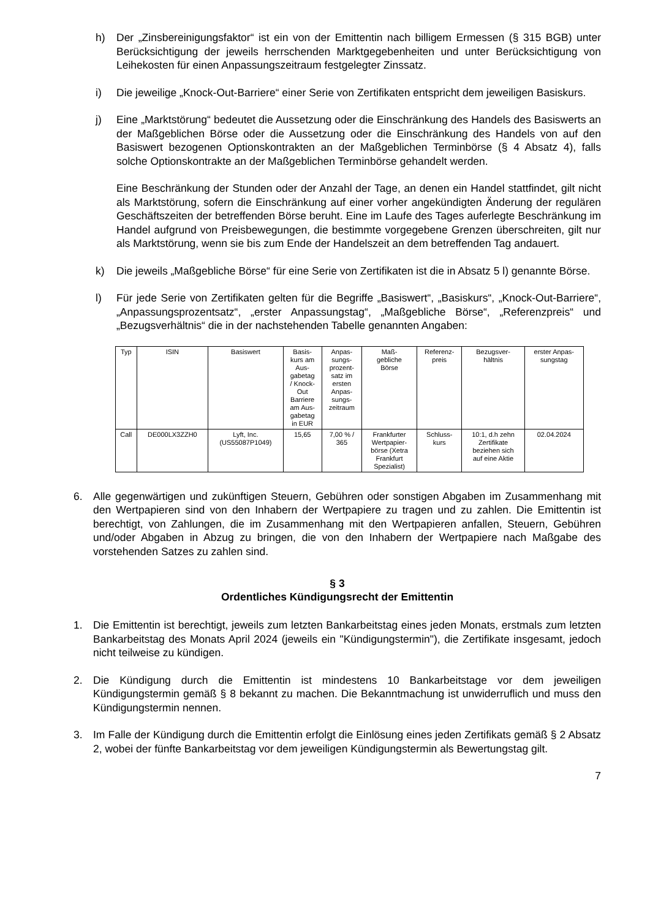h) Der „Zinsbereinigungsfaktor“ ist ein von der Emittentin nach billigem Ermessen (§ 315 BGB) unter Berücksichtigung der jeweils herrschenden Marktgegebenheiten und unter Berücksichtigung von Leihekosten für einen Anpassungszeitraum festgelegter Zinssatz.
i) Die jeweilige „Knock-Out-Barriere“ einer Serie von Zertifikaten entspricht dem jeweiligen Basiskurs.
j) Eine „Marktstörung“ bedeutet die Aussetzung oder die Einschränkung des Handels des Basiswerts an der Maßgeblichen Börse oder die Aussetzung oder die Einschränkung des Handels von auf den Basiswert bezogenen Optionskontrakten an der Maßgeblichen Terminbörse (§ 4 Absatz 4), falls solche Optionskontrakte an der Maßgeblichen Terminbörse gehandelt werden.
Eine Beschränkung der Stunden oder der Anzahl der Tage, an denen ein Handel stattfindet, gilt nicht als Marktstörung, sofern die Einschränkung auf einer vorher angekündigten Änderung der regulären Geschäftszeiten der betreffenden Börse beruht. Eine im Laufe des Tages auferlegte Beschränkung im Handel aufgrund von Preisbewegungen, die bestimmte vorgegebene Grenzen überschreiten, gilt nur als Marktstörung, wenn sie bis zum Ende der Handelszeit an dem betreffenden Tag andauert.
k) Die jeweils „Maßgebliche Börse“ für eine Serie von Zertifikaten ist die in Absatz 5 l) genannte Börse.
l) Für jede Serie von Zertifikaten gelten für die Begriffe „Basiswert“, „Basiskurs“, „Knock-Out-Barriere“, „Anpassungsprozentsatz“, „erster Anpassungstag“, „Maßgebliche Börse“, „Referenzpreis“ und „Bezugsverhältnis“ die in der nachstehenden Tabelle genannten Angaben:
| Typ | ISIN | Basiswert | Basis- kurs am Aus- gabetag / Knock- Out Barriere am Aus- gabetag in EUR | Anpas- sungs- prozent- satz im ersten Anpas- sungs- zeitraum | Maß- gebliche Börse | Referenz- preis | Bezugsver- hältnis | erster Anpas- sungstag |
| --- | --- | --- | --- | --- | --- | --- | --- | --- |
| Call | DE000LX3ZZH0 | Lyft, Inc. (US55087P1049) | 15,65 | 7,00 % / 365 | Frankfurter Wertpapier- börse (Xetra Frankfurt Spezialist) | Schluss- kurs | 10:1, d.h zehn Zertifikate beziehen sich auf eine Aktie | 02.04.2024 |
6. Alle gegenwärtigen und zukünftigen Steuern, Gebühren oder sonstigen Abgaben im Zusammenhang mit den Wertpapieren sind von den Inhabern der Wertpapiere zu tragen und zu zahlen. Die Emittentin ist berechtigt, von Zahlungen, die im Zusammenhang mit den Wertpapieren anfallen, Steuern, Gebühren und/oder Abgaben in Abzug zu bringen, die von den Inhabern der Wertpapiere nach Maßgabe des vorstehenden Satzes zu zahlen sind.
§ 3
Ordentliches Kündigungsrecht der Emittentin
1. Die Emittentin ist berechtigt, jeweils zum letzten Bankarbeitstag eines jeden Monats, erstmals zum letzten Bankarbeitstag des Monats April 2024 (jeweils ein "Kündigungstermin"), die Zertifikate insgesamt, jedoch nicht teilweise zu kündigen.
2. Die Kündigung durch die Emittentin ist mindestens 10 Bankarbeitstage vor dem jeweiligen Kündigungstermin gemäß § 8 bekannt zu machen. Die Bekanntmachung ist unwiderruflich und muss den Kündigungstermin nennen.
3. Im Falle der Kündigung durch die Emittentin erfolgt die Einlösung eines jeden Zertifikats gemäß § 2 Absatz 2, wobei der fünfte Bankarbeitstag vor dem jeweiligen Kündigungstermin als Bewertungstag gilt.
7